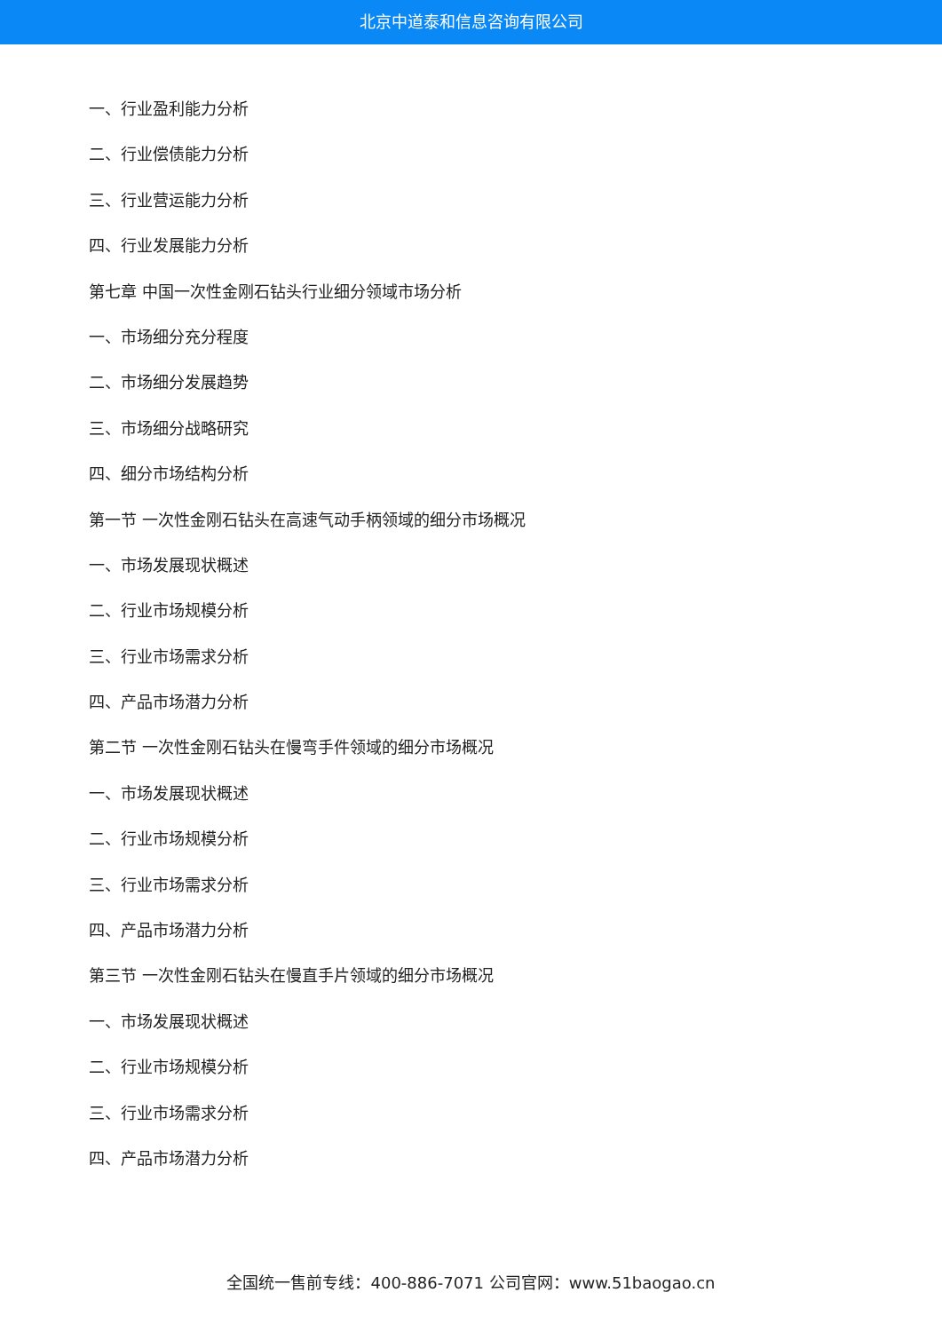北京中道泰和信息咨询有限公司
一、行业盈利能力分析
二、行业偿债能力分析
三、行业营运能力分析
四、行业发展能力分析
第七章 中国一次性金刚石钻头行业细分领域市场分析
一、市场细分充分程度
二、市场细分发展趋势
三、市场细分战略研究
四、细分市场结构分析
第一节 一次性金刚石钻头在高速气动手柄领域的细分市场概况
一、市场发展现状概述
二、行业市场规模分析
三、行业市场需求分析
四、产品市场潜力分析
第二节 一次性金刚石钻头在慢弯手件领域的细分市场概况
一、市场发展现状概述
二、行业市场规模分析
三、行业市场需求分析
四、产品市场潜力分析
第三节 一次性金刚石钻头在慢直手片领域的细分市场概况
一、市场发展现状概述
二、行业市场规模分析
三、行业市场需求分析
四、产品市场潜力分析
全国统一售前专线：400-886-7071 公司官网：www.51baogao.cn